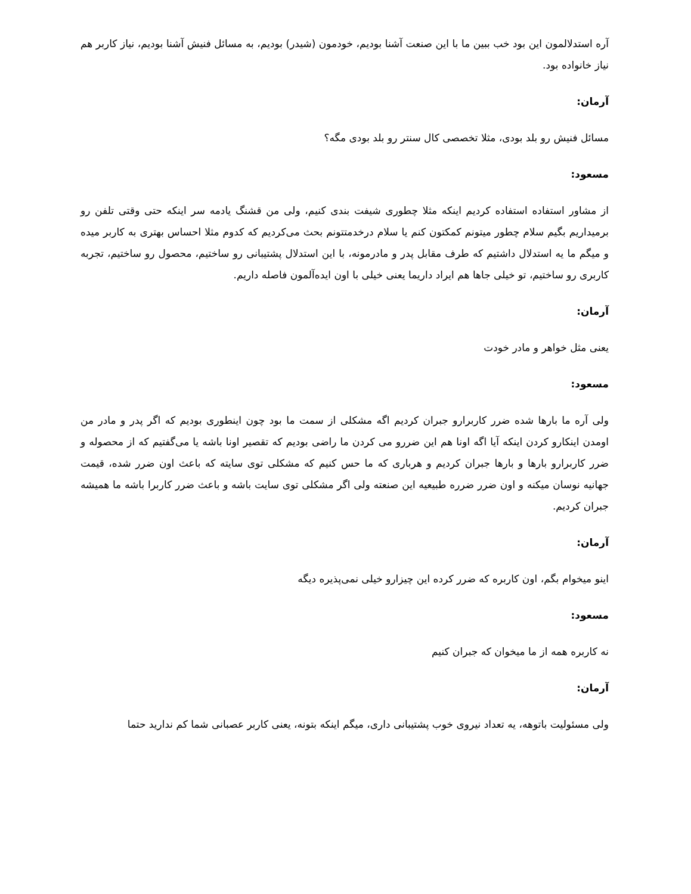آره استدلالمون این بود خب ببین ما با این صنعت آشنا بودیم، خودمون (شیدر) بودیم، به مسائل فنیش آشنا بودیم، نیاز کاربر هم نیاز خانواده بود.
آرمان:
مسائل فنیش رو بلد بودی، مثلا تخصصی کال سنتر رو بلد بودی مگه؟
مسعود:
از مشاور استفاده استفاده کردیم اینکه مثلا چطوری شیفت بندی کنیم، ولی من قشنگ یادمه سر اینکه حتی وقتی تلفن رو برمیداریم بگیم سلام چطور میتونم کمکتون کنم یا سلام درخدمتتونم بحث می‌کردیم که کدوم مثلا احساس بهتری به کاربر میده و میگم ما یه استدلال داشتیم که طرف مقابل پدر و مادرمونه، با این استدلال پشتیبانی رو ساختیم، محصول رو ساختیم، تجربه کاربری رو ساختیم، تو خیلی جاها هم ایراد داریما یعنی خیلی با اون ایده‌آلمون فاصله داریم.
آرمان:
یعنی مثل خواهر و مادر خودت
مسعود:
ولی آره ما بارها شده ضرر کاربرارو جبران کردیم اگه مشکلی از سمت ما بود چون اینطوری بودیم که اگر پدر و مادر من اومدن اینکارو کردن اینکه آیا اگه اونا هم این ضررو می کردن ما راضی بودیم که تقصیر اونا باشه یا می‌گفتیم که از محصوله و ضرر کاربرارو بارها و بارها جبران کردیم و هرباری که ما حس کنیم که مشکلی توی سایته که باعث اون ضرر شده، قیمت جهانیه نوسان میکنه و اون ضرر ضرره طبیعیه این صنعته ولی اگر مشکلی توی سایت باشه و باعث ضرر کاربرا باشه ما همیشه جبران کردیم.
آرمان:
اینو میخوام بگم، اون کاربره که ضرر کرده این چیزارو خیلی نمی‌پذیره دیگه
مسعود:
نه کاربره همه از ما میخوان که جبران کنیم
آرمان:
ولی مسئولیت باتوهه، یه تعداد نیروی خوب پشتیبانی داری، میگم اینکه بتونه، یعنی کاربر عصبانی شما کم ندارید حتما